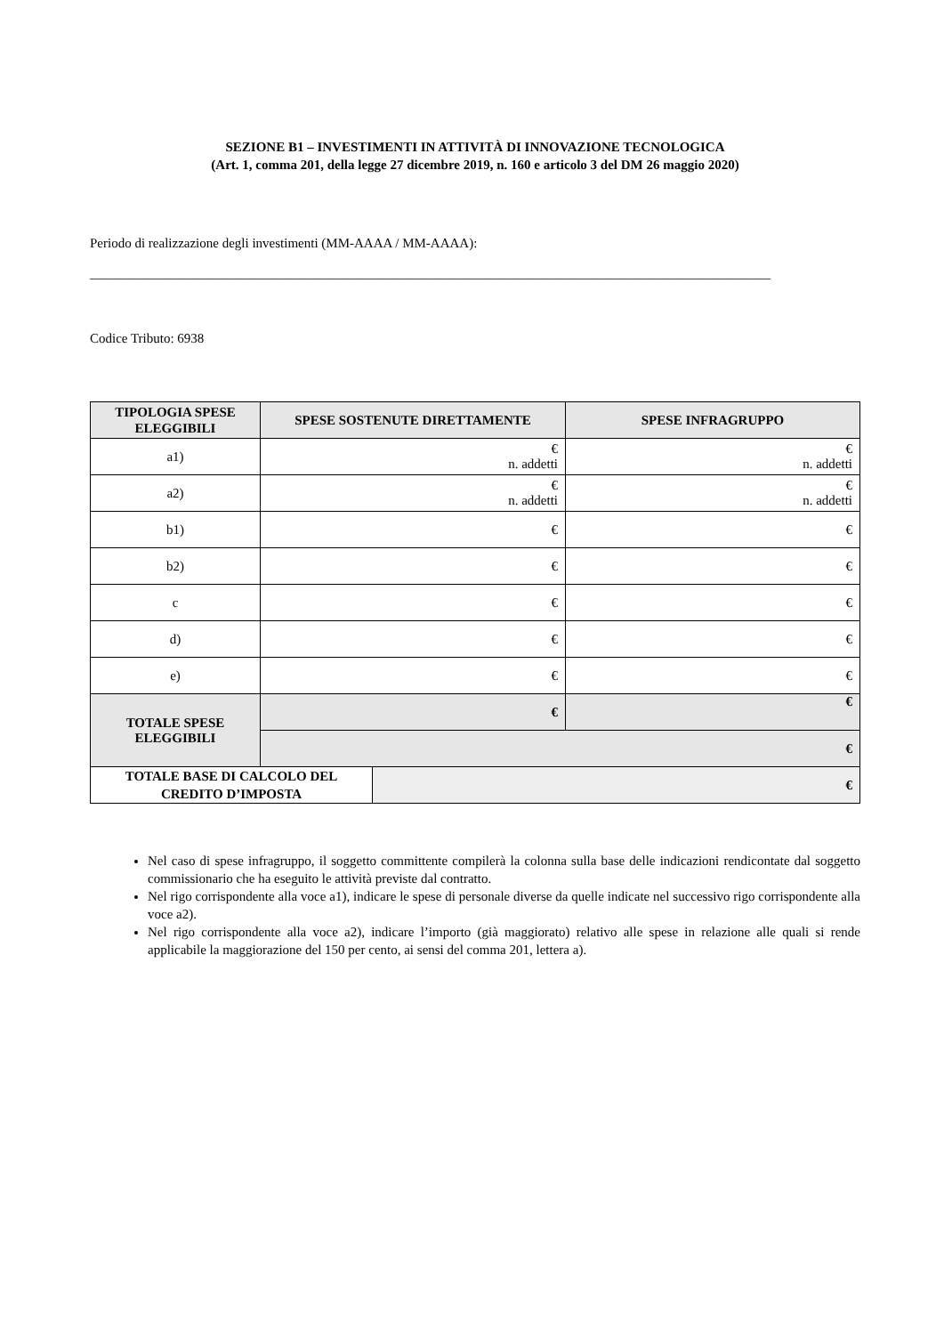SEZIONE B1 – INVESTIMENTI IN ATTIVITÀ DI INNOVAZIONE TECNOLOGICA
(Art. 1, comma 201, della legge 27 dicembre 2019, n. 160 e articolo 3 del DM 26 maggio 2020)
Periodo di realizzazione degli investimenti (MM-AAAA / MM-AAAA):
______________________________________________________________________________________________________
Codice Tributo: 6938
| TIPOLOGIA SPESE ELEGGIBILI | SPESE SOSTENUTE DIRETTAMENTE | SPESE INFRAGRUPPO |
| --- | --- | --- |
| a1) | € n. addetti | € n. addetti |
| a2) | € n. addetti | € n. addetti |
| b1) | € | € |
| b2) | € | € |
| c | € | € |
| d) | € | € |
| e) | € | € |
| TOTALE SPESE ELEGGIBILI | € | € |
| | € | |
| TOTALE BASE DI CALCOLO DEL CREDITO D’IMPOSTA | € |
Nel caso di spese infragruppo, il soggetto committente compilerà la colonna sulla base delle indicazioni rendicontate dal soggetto commissionario che ha eseguito le attività previste dal contratto.
Nel rigo corrispondente alla voce a1), indicare le spese di personale diverse da quelle indicate nel successivo rigo corrispondente alla voce a2).
Nel rigo corrispondente alla voce a2), indicare l’importo (già maggiorato) relativo alle spese in relazione alle quali si rende applicabile la maggiorazione del 150 per cento, ai sensi del comma 201, lettera a).